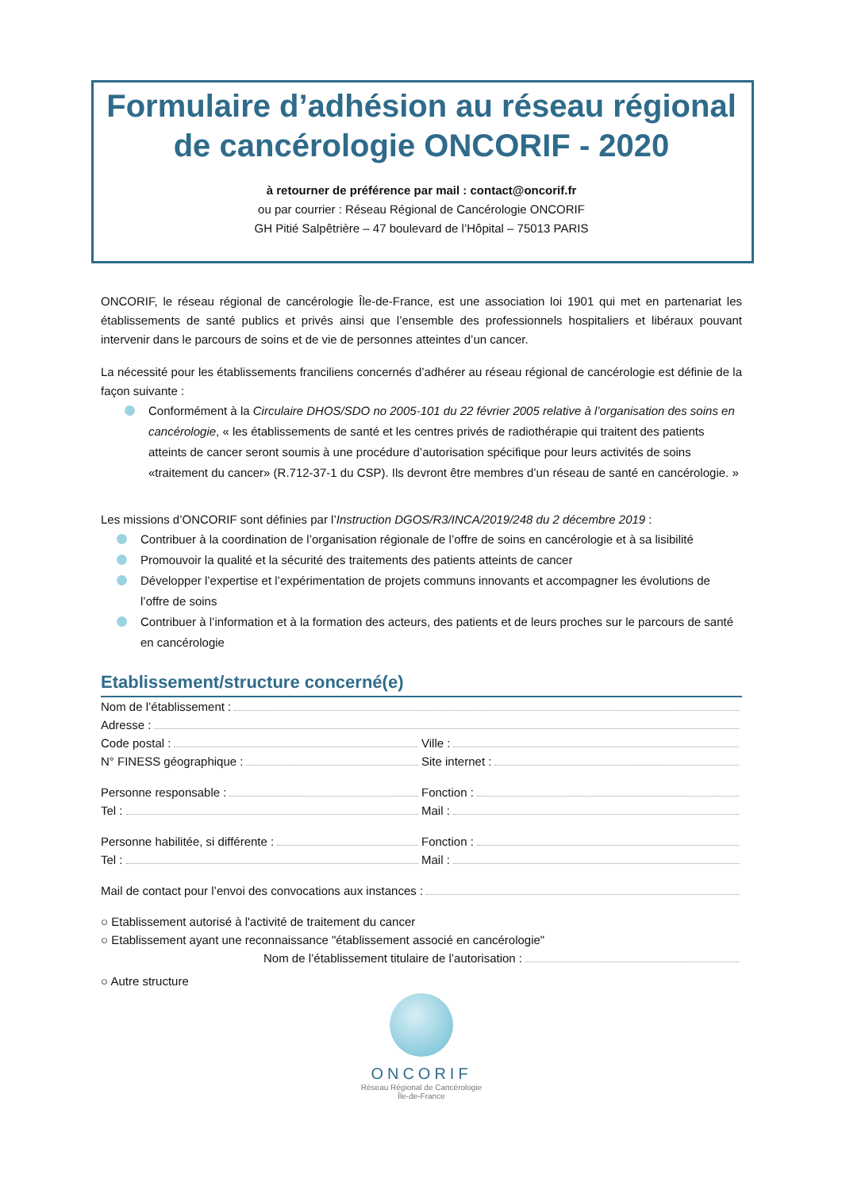Formulaire d’adhésion au réseau régional de cancérologie ONCORIF - 2020
à retourner de préférence par mail : contact@oncorif.fr
ou par courrier : Réseau Régional de Cancérologie ONCORIF
GH Pitié Salpêtrière – 47 boulevard de l’Hôpital – 75013 PARIS
ONCORIF, le réseau régional de cancérologie Île-de-France, est une association loi 1901 qui met en partenariat les établissements de santé publics et privés ainsi que l’ensemble des professionnels hospitaliers et libéraux pouvant intervenir dans le parcours de soins et de vie de personnes atteintes d’un cancer.
La nécessité pour les établissements franciliens concernés d’adhérer au réseau régional de cancérologie est définie de la façon suivante :
Conformément à la Circulaire DHOS/SDO no 2005-101 du 22 février 2005 relative à l’organisation des soins en cancérologie, « les établissements de santé et les centres privés de radiothérapie qui traitent des patients atteints de cancer seront soumis à une procédure d’autorisation spécifique pour leurs activités de soins «traitement du cancer» (R.712-37-1 du CSP). Ils devront être membres d’un réseau de santé en cancérologie. »
Les missions d’ONCORIF sont définies par l’Instruction DGOS/R3/INCA/2019/248 du 2 décembre 2019 :
Contribuer à la coordination de l’organisation régionale de l’offre de soins en cancérologie et à sa lisibilité
Promouvoir la qualité et la sécurité des traitements des patients atteints de cancer
Développer l’expertise et l’expérimentation de projets communs innovants et accompagner les évolutions de l’offre de soins
Contribuer à l’information et à la formation des acteurs, des patients et de leurs proches sur le parcours de santé en cancérologie
Etablissement/structure concerné(e)
Nom de l’établissement :
Adresse :
Code postal : Ville :
N° FINESS géographique : Site internet :
Personne responsable : Fonction :
Tel : Mail :
Personne habilitée, si différente :
Fonction :
Tel : Mail :
Mail de contact pour l’envoi des convocations aux instances :
○ Etablissement autorisé à l'activité de traitement du cancer
○ Etablissement ayant une reconnaissance "établissement associé en cancérologie"
Nom de l’établissement titulaire de l’autorisation :
○ Autre structure
ONCORIF
Réseau Régional de Cancérologie
Île-de-France